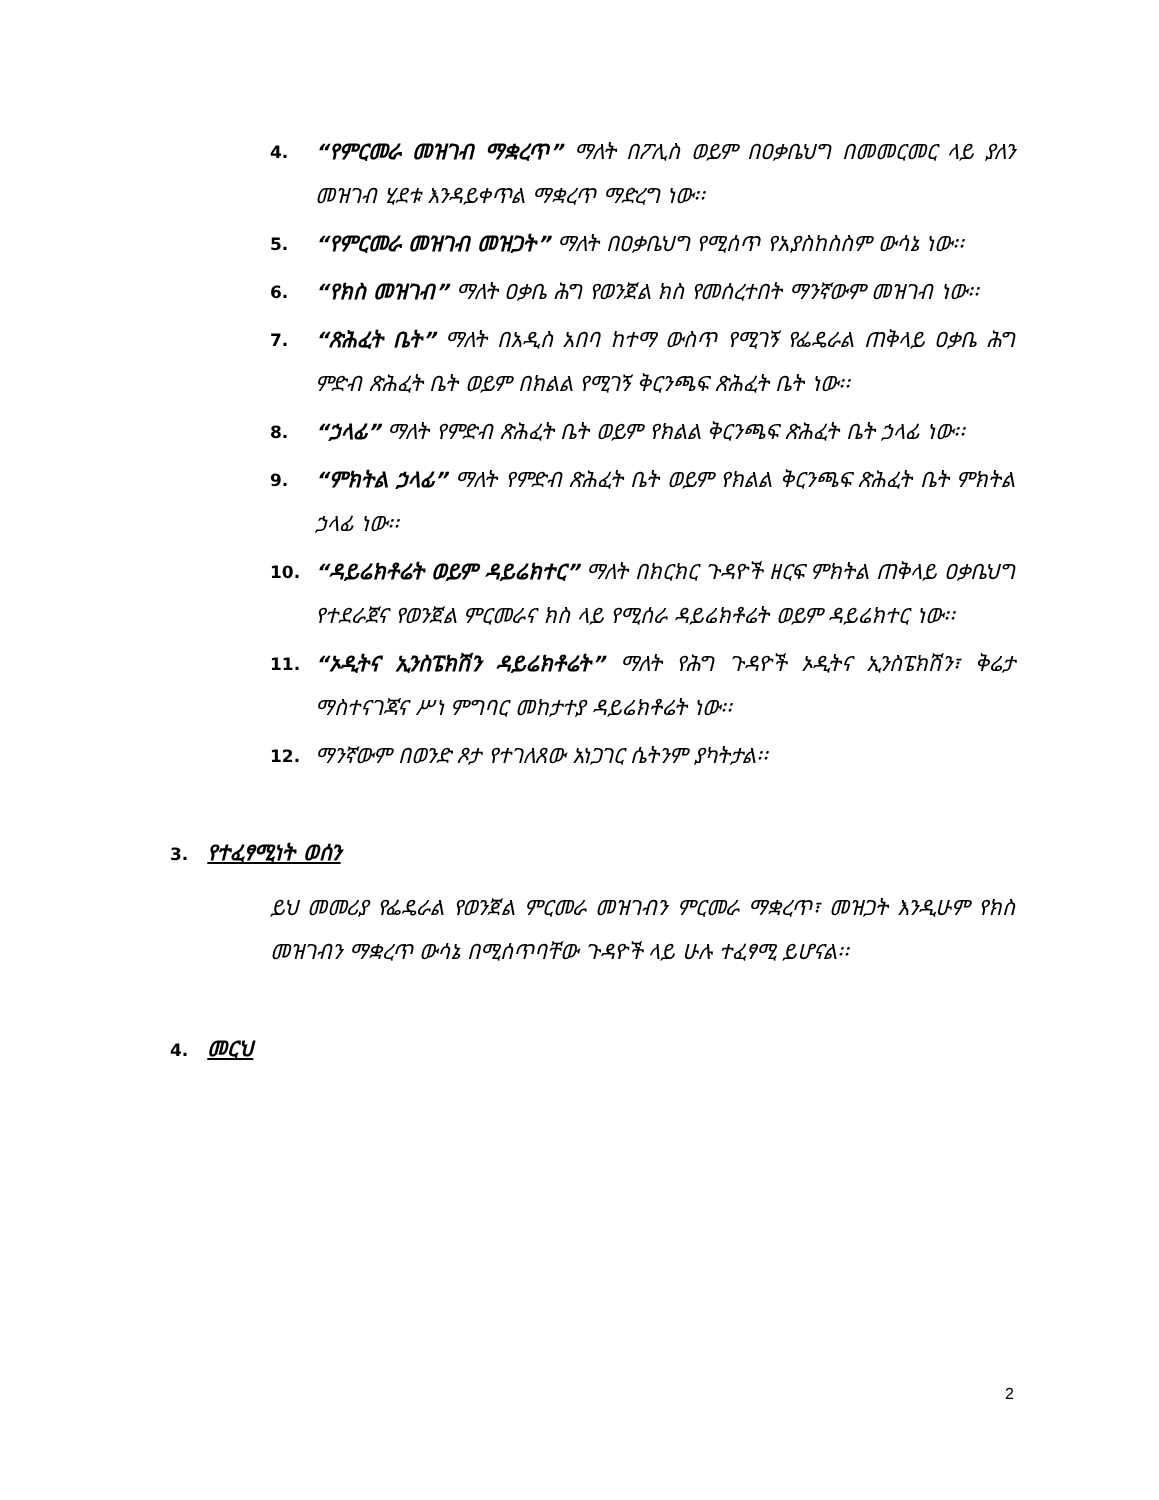4.
“የምርመራ መዝገብ ማቋረጥ” ማለት በፖሊስ ወይም በዐቃቤህግ በመመርመር ላይ ያለን መዝገብ ሂደቱ እንዳይቀጥል ማቋረጥ ማድረግ ነው፡፡
5.
“የምርመራ መዝገብ መዝጋት” ማለት በዐቃቤህግ የሚሰጥ የአያስከስስም ውሳኔ ነው፡፡
6.
“የክስ መዝገብ” ማለት ዐቃቤ ሕግ የወንጀል ክስ የመሰረተበት ማንኛውም መዝገብ ነው፡፡
7.
“ጽሕፈት ቤት” ማለት በአዲስ አበባ ከተማ ውስጥ የሚገኝ የፌዴራል ጠቅላይ ዐቃቤ ሕግ ምድብ ጽሕፈት ቤት ወይም በክልል የሚገኝ ቅርንጫፍ ጽሕፈት ቤት ነው፡፡
8.
“ኃላፊ” ማለት የምድብ ጽሕፈት ቤት ወይም የክልል ቅርንጫፍ ጽሕፈት ቤት ኃላፊ ነው፡፡
9.
“ምክትል ኃላፊ” ማለት የምድብ ጽሕፈት ቤት ወይም የክልል ቅርንጫፍ ጽሕፈት ቤት ምክትል ኃላፊ ነው፡፡
10.
“ዳይሬክቶሬት ወይም ዳይሬክተር” ማለት በክርክር ጉዳዮች ዘርፍ ምክትል ጠቅላይ ዐቃቤህግ የተደራጀና የወንጀል ምርመራና ክስ ላይ የሚሰራ ዳይሬክቶሬት ወይም ዳይሬክተር ነው፡፡
11.
“ኦዲትና ኢንስፔክሽን ዳይሬክቶሬት” ማለት የሕግ ጉዳዮች ኦዲትና ኢንስፔክሽን፣ ቅሬታ ማስተናገጃና ሥነ ምግባር መከታተያ ዳይሬክቶሬት ነው፡፡
12.
ማንኛውም በወንድ ጾታ የተገለጸው አነጋገር ሴትንም ያካትታል፡፡
3. የተፈፃሚነት ወሰን
ይህ መመሪያ የፌዴራል የወንጀል ምርመራ መዝገብን ምርመራ ማቋረጥ፣ መዝጋት እንዲሁም የክስ መዝገብን ማቋረጥ ውሳኔ በሚሰጥባቸው ጉዳዮች ላይ ሁሉ ተፈፃሚ ይሆናል፡፡
4. መርህ
2